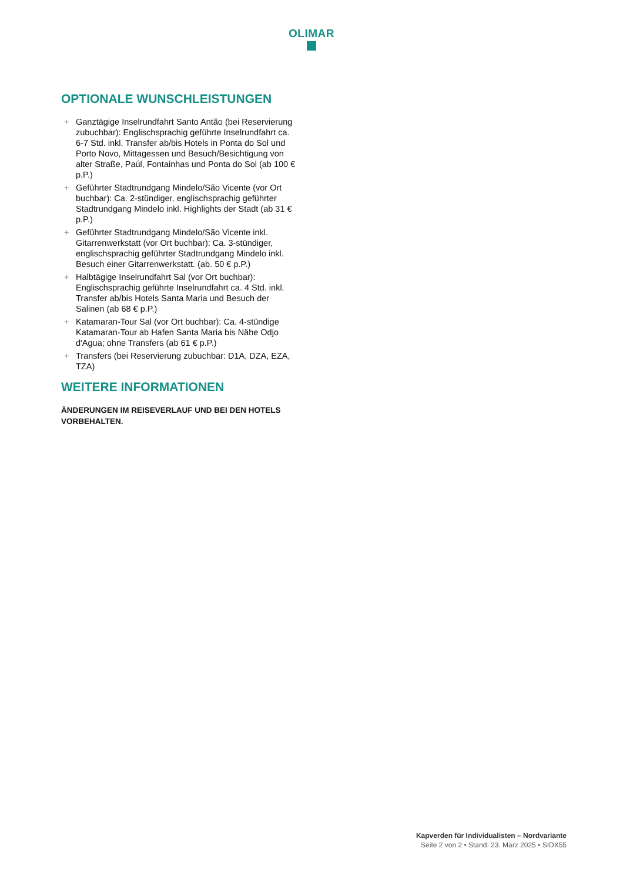OLIMAR
OPTIONALE WUNSCHLEISTUNGEN
+ Ganztägige Inselrundfahrt Santo Antão (bei Reservierung zubuchbar): Englischsprachig geführte Inselrundfahrt ca. 6-7 Std. inkl. Transfer ab/bis Hotels in Ponta do Sol und Porto Novo, Mittagessen und Besuch/Besichtigung von alter Straße, Paúl, Fontainhas und Ponta do Sol (ab 100 € p.P.)
+ Geführter Stadtrundgang Mindelo/São Vicente (vor Ort buchbar): Ca. 2-stündiger, englischsprachig geführter Stadtrundgang Mindelo inkl. Highlights der Stadt (ab 31 € p.P.)
+ Geführter Stadtrundgang Mindelo/São Vicente inkl. Gitarrenwerkstatt (vor Ort buchbar): Ca. 3-stündiger, englischsprachig geführter Stadtrundgang Mindelo inkl. Besuch einer Gitarrenwerkstatt. (ab. 50 € p.P.)
+ Halbtägige Inselrundfahrt Sal (vor Ort buchbar): Englischsprachig geführte Inselrundfahrt ca. 4 Std. inkl. Transfer ab/bis Hotels Santa Maria und Besuch der Salinen (ab 68 € p.P.)
+ Katamaran-Tour Sal (vor Ort buchbar): Ca. 4-stündige Katamaran-Tour ab Hafen Santa Maria bis Nähe Odjo d'Agua; ohne Transfers (ab 61 € p.P.)
+ Transfers (bei Reservierung zubuchbar: D1A, DZA, EZA, TZA)
WEITERE INFORMATIONEN
ÄNDERUNGEN IM REISEVERLAUF UND BEI DEN HOTELS VORBEHALTEN.
Kapverden für Individualisten – Nordvariante
Seite 2 von 2 • Stand: 23. März 2025 • SIDX55